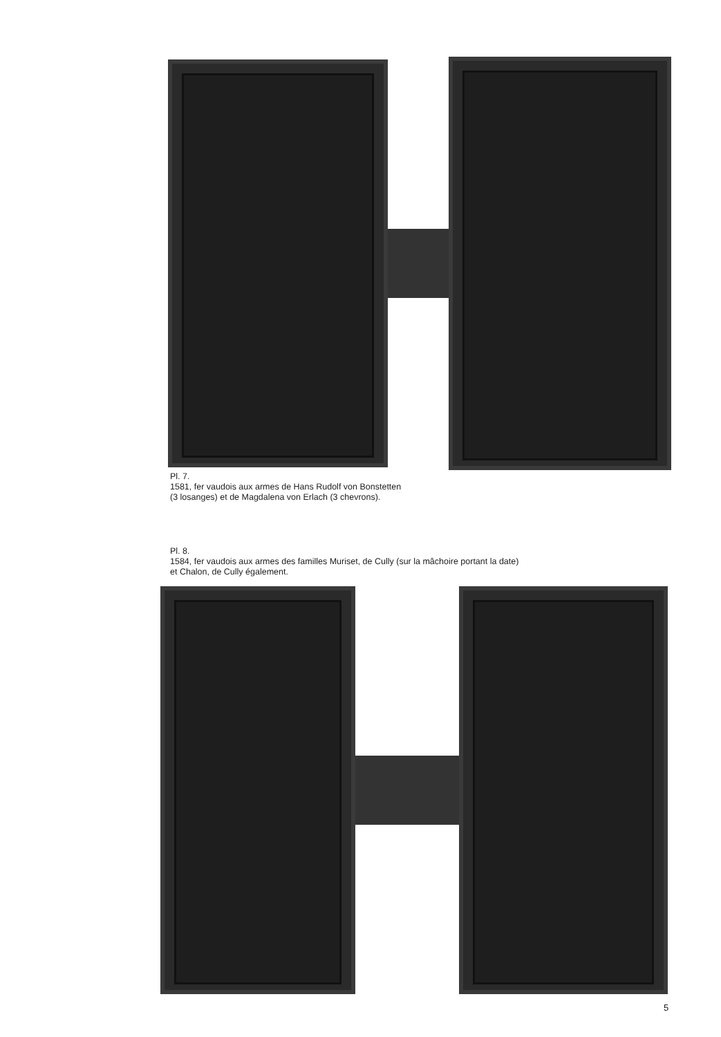Pl. 7.
1581, fer vaudois aux armes de Hans Rudolf von Bonstetten
(3 losanges) et de Magdalena von Erlach (3 chevrons).
Pl. 8.
1584, fer vaudois aux armes des familles Muriset, de Cully (sur la mâchoire portant la date)
et Chalon, de Cully également.
5